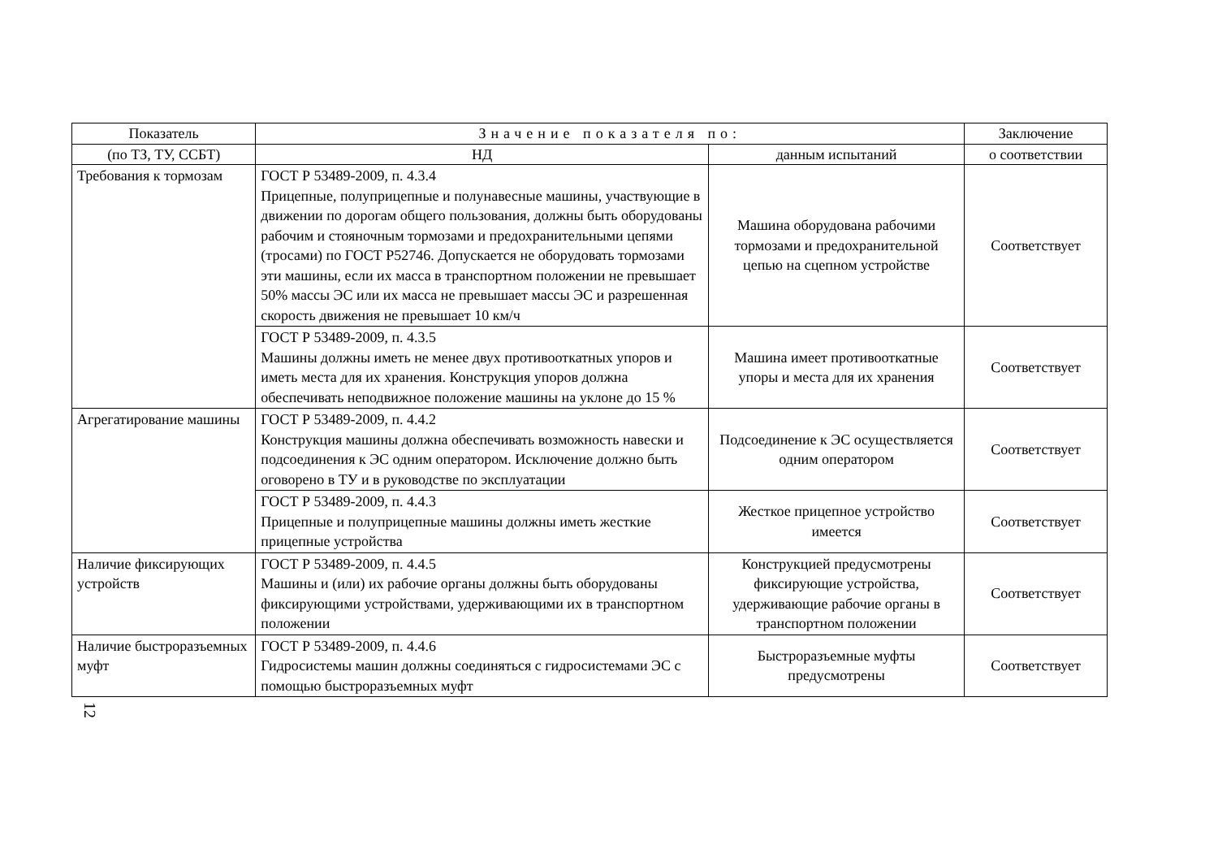| Показатель | Значение показателя по: | | Заключение |
| --- | --- | --- | --- |
| (по ТЗ, ТУ, ССБТ) | НД | данным испытаний | о соответствии |
| Требования к тормозам | ГОСТ Р 53489-2009, п. 4.3.4 Прицепные, полуприцепные и полунавесные машины, участвующие в движении по дорогам общего пользования, должны быть оборудованы рабочим и стояночным тормозами и предохранительными цепями (тросами) по ГОСТ Р52746. Допускается не оборудовать тормозами эти машины, если их масса в транспортном положении не превышает 50% массы ЭС или их масса не превышает массы ЭС и разрешенная скорость движения не превышает 10 км/ч | Машина оборудована рабочими тормозами и предохранительной цепью на сцепном устройстве | Соответствует |
| | ГОСТ Р 53489-2009, п. 4.3.5 Машины должны иметь не менее двух противооткатных упоров и иметь места для их хранения. Конструкция упоров должна обеспечивать неподвижное положение машины на уклоне до 15 % | Машина имеет противооткатные упоры и места для их хранения | Соответствует |
| Агрегатирование машины | ГОСТ Р 53489-2009, п. 4.4.2 Конструкция машины должна обеспечивать возможность навески и подсоединения к ЭС одним оператором. Исключение должно быть оговорено в ТУ и в руководстве по эксплуатации | Подсоединение к ЭС осуществляется одним оператором | Соответствует |
| | ГОСТ Р 53489-2009, п. 4.4.3 Прицепные и полуприцепные машины должны иметь жесткие прицепные устройства | Жесткое прицепное устройство имеется | Соответствует |
| Наличие фиксирующих устройств | ГОСТ Р 53489-2009, п. 4.4.5 Машины и (или) их рабочие органы должны быть оборудованы фиксирующими устройствами, удерживающими их в транспортном положении | Конструкцией предусмотрены фиксирующие устройства, удерживающие рабочие органы в транспортном положении | Соответствует |
| Наличие быстроразъемных муфт | ГОСТ Р 53489-2009, п. 4.4.6 Гидросистемы машин должны соединяться с гидросистемами ЭС с помощью быстроразъемных муфт | Быстроразъемные муфты предусмотрены | Соответствует |
12